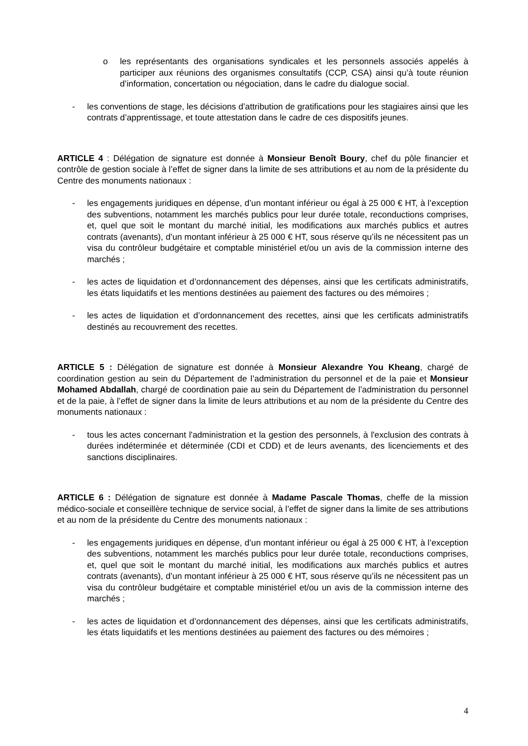o les représentants des organisations syndicales et les personnels associés appelés à participer aux réunions des organismes consultatifs (CCP, CSA) ainsi qu’à toute réunion d’information, concertation ou négociation, dans le cadre du dialogue social.
- les conventions de stage, les décisions d’attribution de gratifications pour les stagiaires ainsi que les contrats d’apprentissage, et toute attestation dans le cadre de ces dispositifs jeunes.
ARTICLE 4 : Délégation de signature est donnée à Monsieur Benoît Boury, chef du pôle financier et contrôle de gestion sociale à l’effet de signer dans la limite de ses attributions et au nom de la présidente du Centre des monuments nationaux :
- les engagements juridiques en dépense, d’un montant inférieur ou égal à 25 000 € HT, à l’exception des subventions, notamment les marchés publics pour leur durée totale, reconductions comprises, et, quel que soit le montant du marché initial, les modifications aux marchés publics et autres contrats (avenants), d’un montant inférieur à 25 000 € HT, sous réserve qu’ils ne nécessitent pas un visa du contrôleur budgétaire et comptable ministériel et/ou un avis de la commission interne des marchés ;
- les actes de liquidation et d’ordonnancement des dépenses, ainsi que les certificats administratifs, les états liquidatifs et les mentions destinées au paiement des factures ou des mémoires ;
- les actes de liquidation et d’ordonnancement des recettes, ainsi que les certificats administratifs destinés au recouvrement des recettes.
ARTICLE 5 : Délégation de signature est donnée à Monsieur Alexandre You Kheang, chargé de coordination gestion au sein du Département de l’administration du personnel et de la paie et Monsieur Mohamed Abdallah, chargé de coordination paie au sein du Département de l’administration du personnel et de la paie, à l’effet de signer dans la limite de leurs attributions et au nom de la présidente du Centre des monuments nationaux :
- tous les actes concernant l'administration et la gestion des personnels, à l'exclusion des contrats à durées indéterminée et déterminée (CDI et CDD) et de leurs avenants, des licenciements et des sanctions disciplinaires.
ARTICLE 6 : Délégation de signature est donnée à Madame Pascale Thomas, cheffe de la mission médico-sociale et conseillère technique de service social, à l’effet de signer dans la limite de ses attributions et au nom de la présidente du Centre des monuments nationaux :
- les engagements juridiques en dépense, d’un montant inférieur ou égal à 25 000 € HT, à l’exception des subventions, notamment les marchés publics pour leur durée totale, reconductions comprises, et, quel que soit le montant du marché initial, les modifications aux marchés publics et autres contrats (avenants), d’un montant inférieur à 25 000 € HT, sous réserve qu’ils ne nécessitent pas un visa du contrôleur budgétaire et comptable ministériel et/ou un avis de la commission interne des marchés ;
- les actes de liquidation et d’ordonnancement des dépenses, ainsi que les certificats administratifs, les états liquidatifs et les mentions destinées au paiement des factures ou des mémoires ;
4